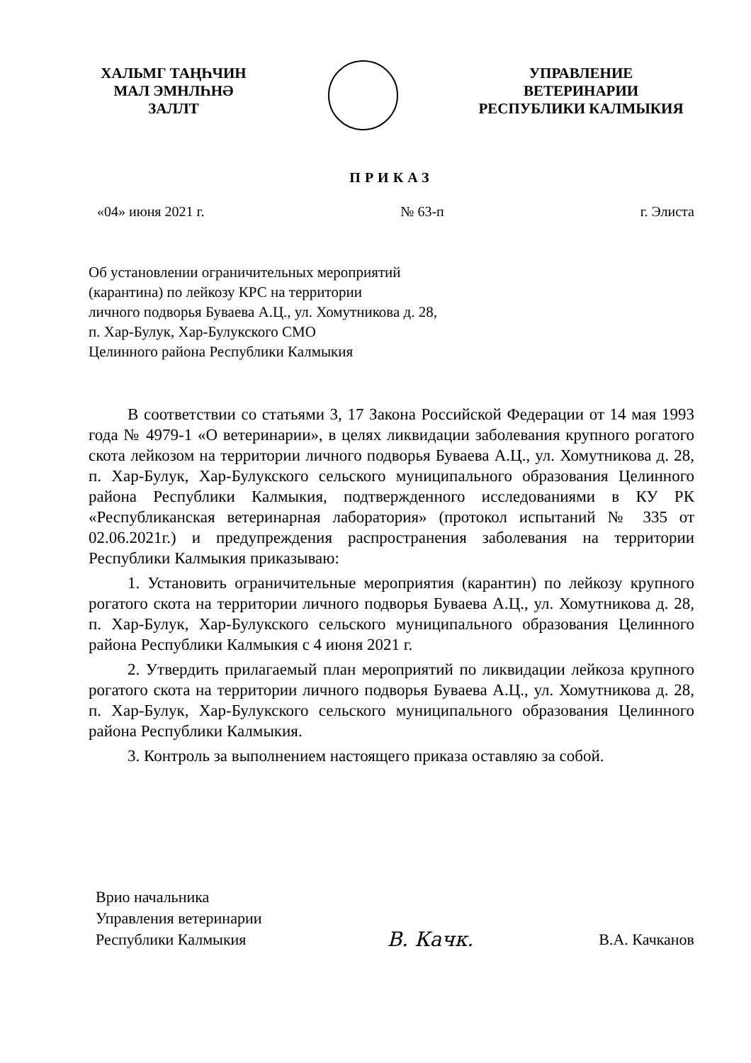ХАЛЬМГ ТАҢҺЧИН
МАЛ ЭМНЛҺНӘ
ЗАЛЛТ
УПРАВЛЕНИЕ
ВЕТЕРИНАРИИ
РЕСПУБЛИКИ КАЛМЫКИЯ
ПРИКАЗ
«04» июня 2021 г. № 63-п г. Элиста
Об установлении ограничительных мероприятий
(карантина) по лейкозу КРС на территории
личного подворья Буваева А.Ц., ул. Хомутникова д. 28,
п. Хар-Булук, Хар-Булукского СМО
Целинного района Республики Калмыкия
В соответствии со статьями 3, 17 Закона Российской Федерации от 14 мая 1993 года № 4979-1 «О ветеринарии», в целях ликвидации заболевания крупного рогатого скота лейкозом на территории личного подворья Буваева А.Ц., ул. Хомутникова д. 28, п. Хар-Булук, Хар-Булукского сельского муниципального образования Целинного района Республики Калмыкия, подтвержденного исследованиями в КУ РК «Республиканская ветеринарная лаборатория» (протокол испытаний № 335 от 02.06.2021г.) и предупреждения распространения заболевания на территории Республики Калмыкия приказываю:
1. Установить ограничительные мероприятия (карантин) по лейкозу крупного рогатого скота на территории личного подворья Буваева А.Ц., ул. Хомутникова д. 28, п. Хар-Булук, Хар-Булукского сельского муниципального образования Целинного района Республики Калмыкия с 4 июня 2021 г.
2. Утвердить прилагаемый план мероприятий по ликвидации лейкоза крупного рогатого скота на территории личного подворья Буваева А.Ц., ул. Хомутникова д. 28, п. Хар-Булук, Хар-Булукского сельского муниципального образования Целинного района Республики Калмыкия.
3. Контроль за выполнением настоящего приказа оставляю за собой.
Врио начальника
Управления ветеринарии
Республики Калмыкия
В. Качк.
В.А. Качканов